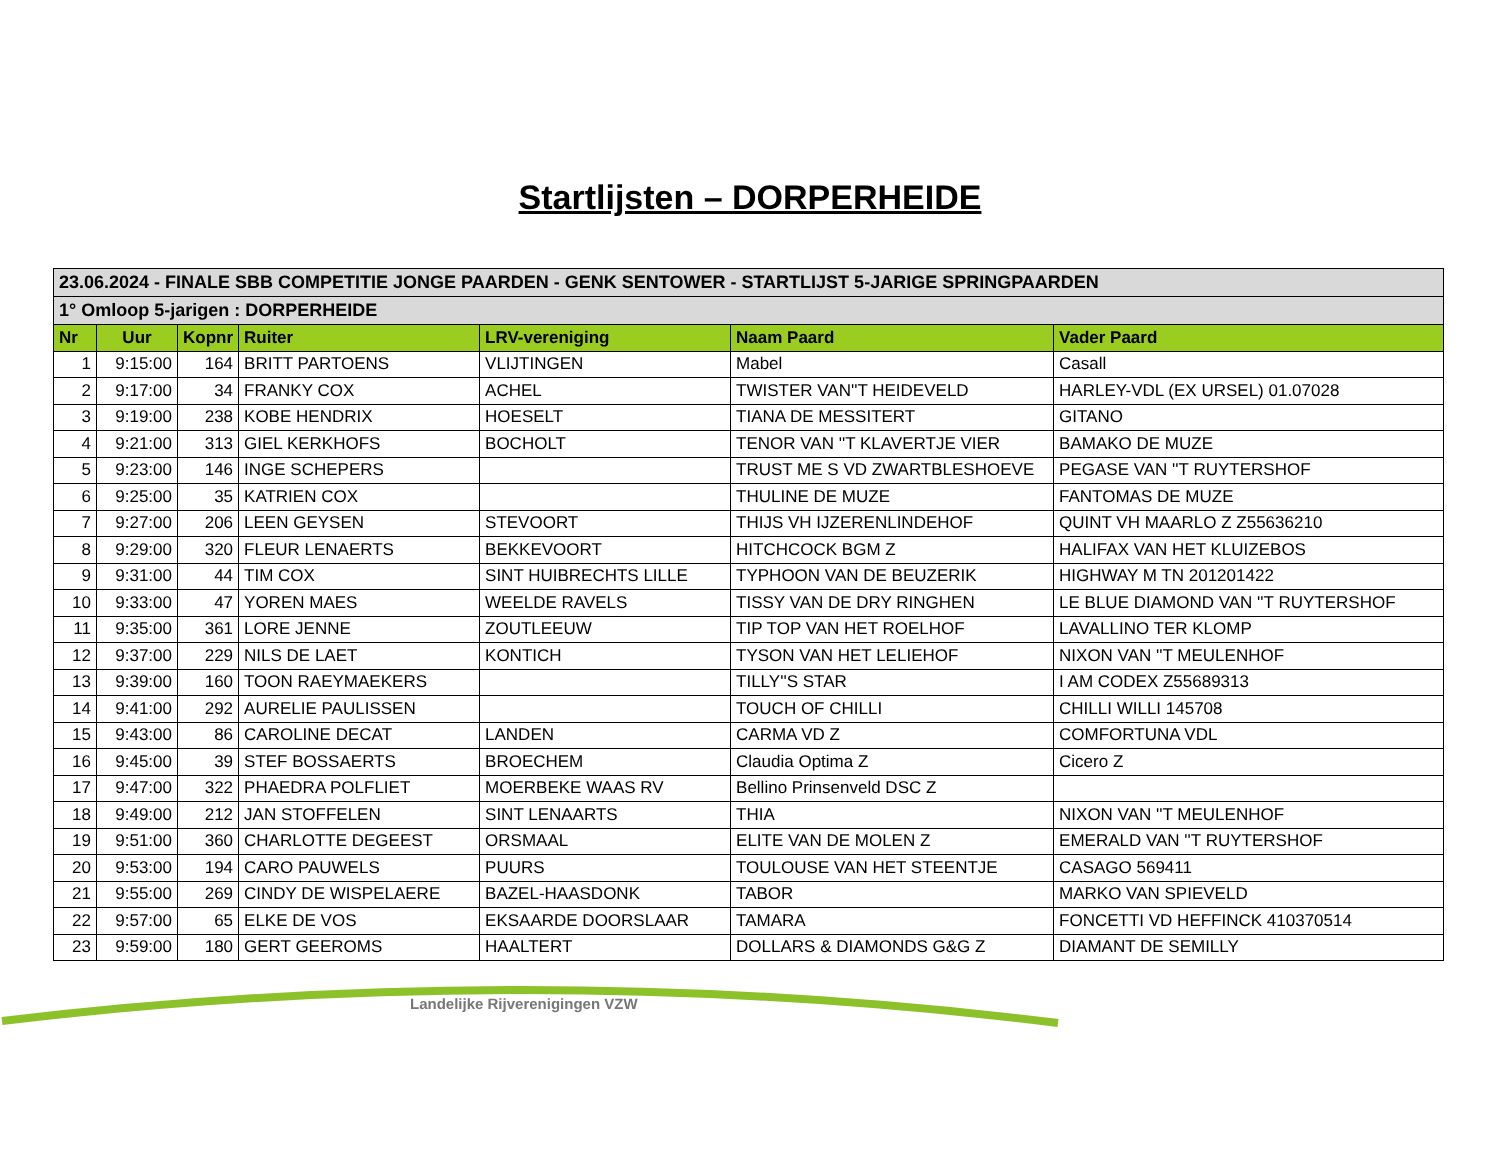Startlijsten – DORPERHEIDE
| 23.06.2024 - FINALE SBB COMPETITIE JONGE PAARDEN - GENK SENTOWER - STARTLIJST 5-JARIGE SPRINGPAARDEN | | | | | | |
| 1° Omloop 5-jarigen : DORPERHEIDE | | | | | | |
| Nr | Uur | Kopnr | Ruiter | LRV-vereniging | Naam Paard | Vader Paard |
| 1 | 9:15:00 | 164 | BRITT PARTOENS | VLIJTINGEN | Mabel | Casall |
| 2 | 9:17:00 | 34 | FRANKY COX | ACHEL | TWISTER VAN''T HEIDEVELD | HARLEY-VDL (EX URSEL) 01.07028 |
| 3 | 9:19:00 | 238 | KOBE HENDRIX | HOESELT | TIANA DE MESSITERT | GITANO |
| 4 | 9:21:00 | 313 | GIEL KERKHOFS | BOCHOLT | TENOR VAN ''T KLAVERTJE VIER | BAMAKO DE MUZE |
| 5 | 9:23:00 | 146 | INGE SCHEPERS | | TRUST ME S VD ZWARTBLESHOEVE | PEGASE VAN ''T RUYTERSHOF |
| 6 | 9:25:00 | 35 | KATRIEN COX | | THULINE DE MUZE | FANTOMAS DE MUZE |
| 7 | 9:27:00 | 206 | LEEN GEYSEN | STEVOORT | THIJS VH IJZERENLINDEHOF | QUINT VH MAARLO Z Z55636210 |
| 8 | 9:29:00 | 320 | FLEUR LENAERTS | BEKKEVOORT | HITCHCOCK BGM Z | HALIFAX VAN HET KLUIZEBOS |
| 9 | 9:31:00 | 44 | TIM COX | SINT HUIBRECHTS LILLE | TYPHOON VAN DE BEUZERIK | HIGHWAY M TN 201201422 |
| 10 | 9:33:00 | 47 | YOREN MAES | WEELDE RAVELS | TISSY VAN DE DRY RINGHEN | LE BLUE DIAMOND VAN ''T RUYTERSHOF |
| 11 | 9:35:00 | 361 | LORE JENNE | ZOUTLEEUW | TIP TOP VAN HET ROELHOF | LAVALLINO TER KLOMP |
| 12 | 9:37:00 | 229 | NILS DE LAET | KONTICH | TYSON VAN HET LELIEHOF | NIXON VAN ''T MEULENHOF |
| 13 | 9:39:00 | 160 | TOON RAEYMAEKERS | | TILLY''S STAR | I AM CODEX Z55689313 |
| 14 | 9:41:00 | 292 | AURELIE PAULISSEN | | TOUCH OF CHILLI | CHILLI WILLI 145708 |
| 15 | 9:43:00 | 86 | CAROLINE DECAT | LANDEN | CARMA VD Z | COMFORTUNA VDL |
| 16 | 9:45:00 | 39 | STEF BOSSAERTS | BROECHEM | Claudia Optima Z | Cicero Z |
| 17 | 9:47:00 | 322 | PHAEDRA POLFLIET | MOERBEKE WAAS RV | Bellino Prinsenveld DSC Z | |
| 18 | 9:49:00 | 212 | JAN STOFFELEN | SINT LENAARTS | THIA | NIXON VAN ''T MEULENHOF |
| 19 | 9:51:00 | 360 | CHARLOTTE DEGEEST | ORSMAAL | ELITE VAN DE MOLEN Z | EMERALD VAN ''T RUYTERSHOF |
| 20 | 9:53:00 | 194 | CARO PAUWELS | PUURS | TOULOUSE VAN HET STEENTJE | CASAGO 569411 |
| 21 | 9:55:00 | 269 | CINDY DE WISPELAERE | BAZEL-HAASDONK | TABOR | MARKO VAN SPIEVELD |
| 22 | 9:57:00 | 65 | ELKE DE VOS | EKSAARDE DOORSLAAR | TAMARA | FONCETTI VD HEFFINCK 410370514 |
| 23 | 9:59:00 | 180 | GERT GEEROMS | HAALTERT | DOLLARS & DIAMONDS G&G Z | DIAMANT DE SEMILLY |
Landelijke Rijverenigingen VZW